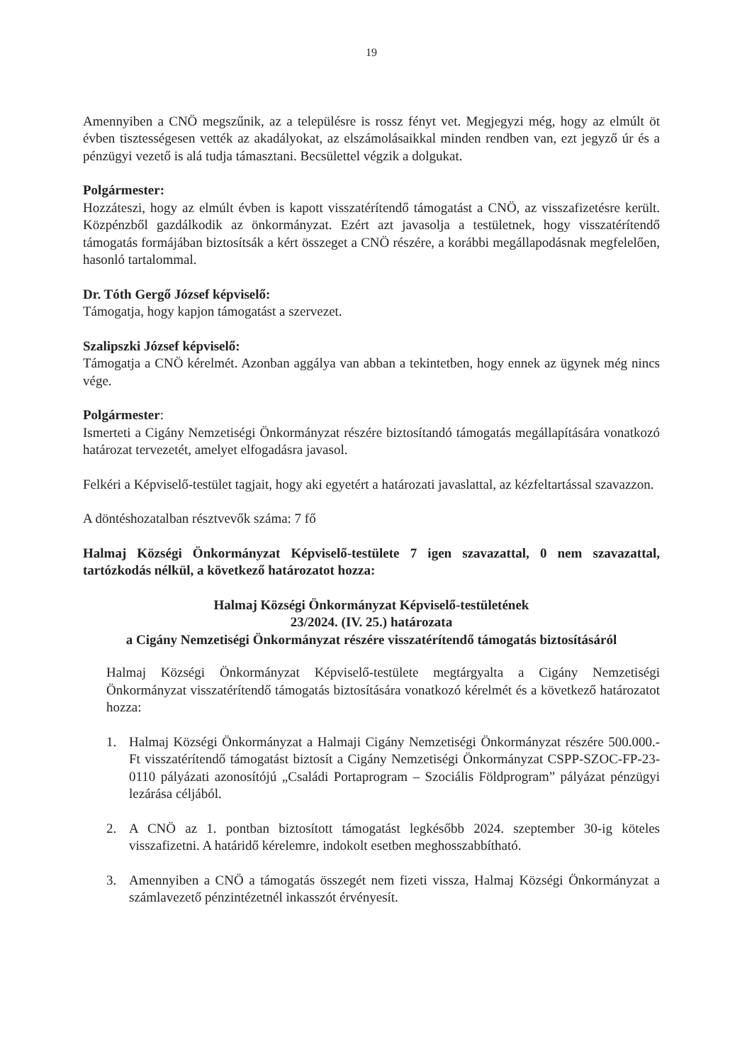19
Amennyiben a CNÖ megszűnik, az a településre is rossz fényt vet. Megjegyzi még, hogy az elmúlt öt évben tisztességesen vették az akadályokat, az elszámolásaikkal minden rendben van, ezt jegyző úr és a pénzügyi vezető is alá tudja támasztani. Becsülettel végzik a dolgukat.
Polgármester:
Hozzáteszi, hogy az elmúlt évben is kapott visszatérítendő támogatást a CNÖ, az visszafizetésre került. Közpénzből gazdálkodik az önkormányzat. Ezért azt javasolja a testületnek, hogy visszatérítendő támogatás formájában biztosítsák a kért összeget a CNÖ részére, a korábbi megállapodásnak megfelelően, hasonló tartalommal.
Dr. Tóth Gergő József képviselő:
Támogatja, hogy kapjon támogatást a szervezet.
Szalipszki József képviselő:
Támogatja a CNÖ kérelmét. Azonban aggálya van abban a tekintetben, hogy ennek az ügynek még nincs vége.
Polgármester:
Ismerteti a Cigány Nemzetiségi Önkormányzat részére biztosítandó támogatás megállapítására vonatkozó határozat tervezetét, amelyet elfogadásra javasol.
Felkéri a Képviselő-testület tagjait, hogy aki egyetért a határozati javaslattal, az kézfeltartással szavazzon.
A döntéshozatalban résztvevők száma: 7 fő
Halmaj Községi Önkormányzat Képviselő-testülete 7 igen szavazattal, 0 nem szavazattal, tartózkodás nélkül, a következő határozatot hozza:
Halmaj Községi Önkormányzat Képviselő-testületének
23/2024. (IV. 25.) határozata
a Cigány Nemzetiségi Önkormányzat részére visszatérítendő támogatás biztosításáról
Halmaj Községi Önkormányzat Képviselő-testülete megtárgyalta a Cigány Nemzetiségi Önkormányzat visszatérítendő támogatás biztosítására vonatkozó kérelmét és a következő határozatot hozza:
1. Halmaj Községi Önkormányzat a Halmaji Cigány Nemzetiségi Önkormányzat részére 500.000.- Ft visszatérítendő támogatást biztosít a Cigány Nemzetiségi Önkormányzat CSPP-SZOC-FP-23-0110 pályázati azonosítójú „Családi Portaprogram – Szociális Földprogram” pályázat pénzügyi lezárása céljából.
2. A CNÖ az 1. pontban biztosított támogatást legkésőbb 2024. szeptember 30-ig köteles visszafizetni. A határidő kérelemre, indokolt esetben meghosszabbítható.
3. Amennyiben a CNÖ a támogatás összegét nem fizeti vissza, Halmaj Községi Önkormányzat a számlavezető pénzintézetnél inkasszót érvényesít.